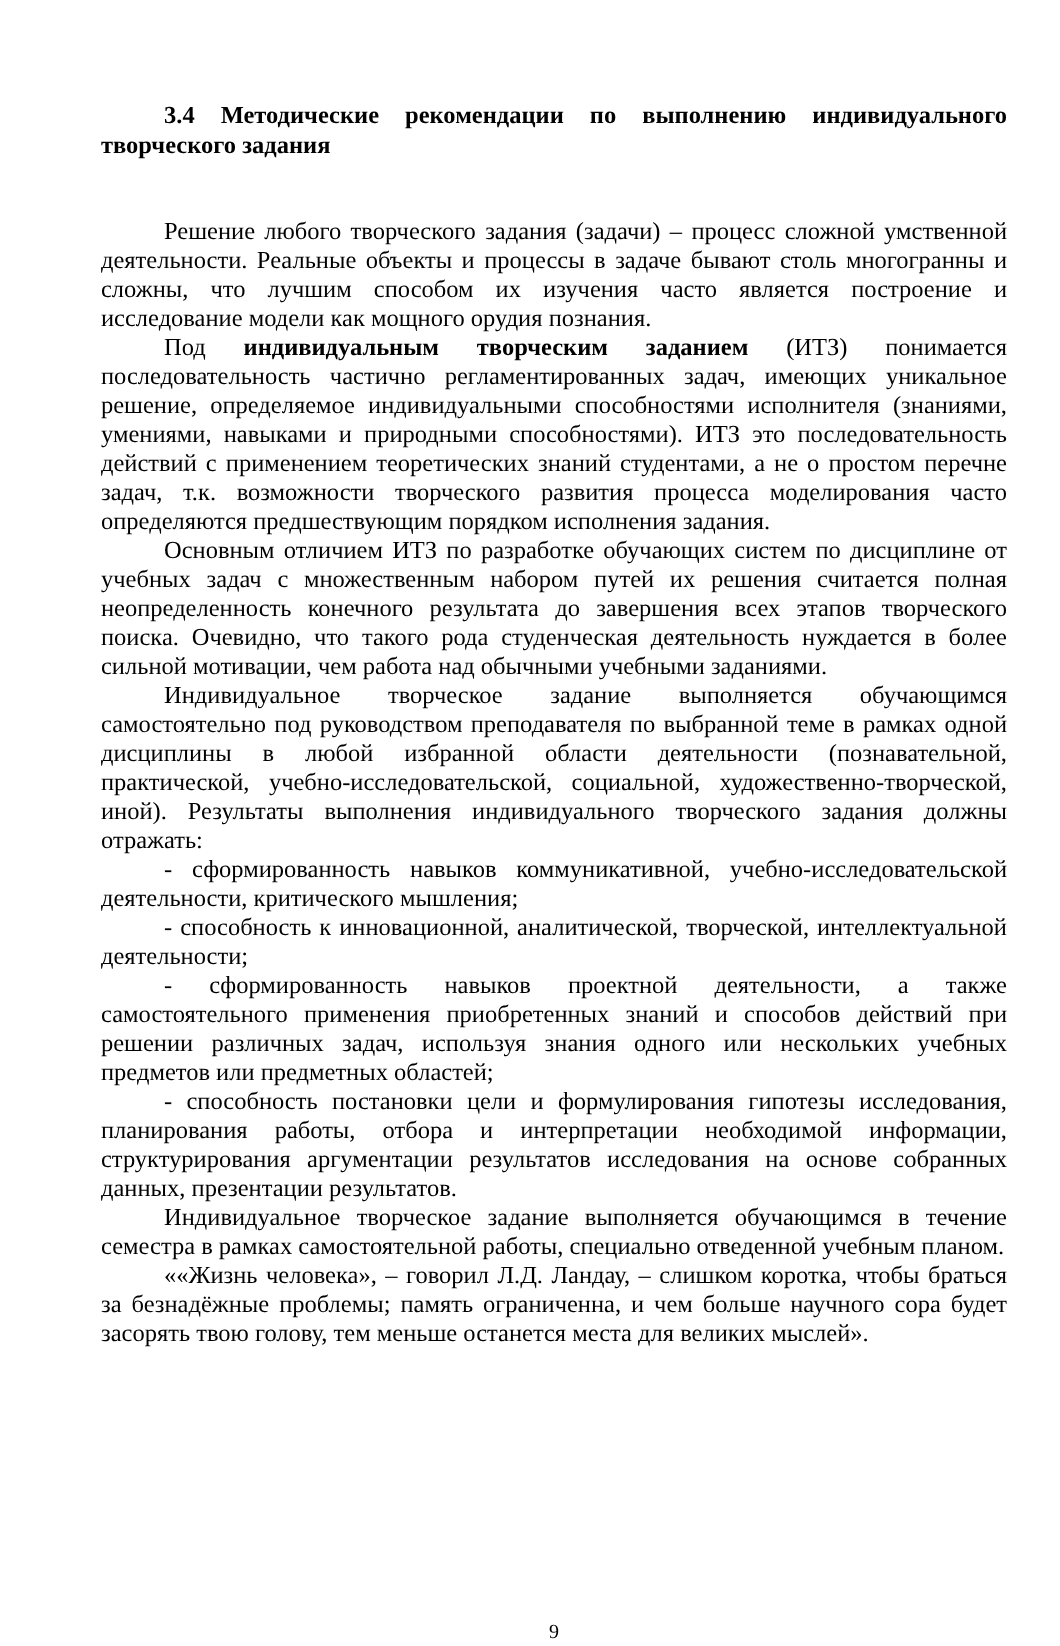3.4 Методические рекомендации по выполнению индивидуального творческого задания
Решение любого творческого задания (задачи) – процесс сложной умственной деятельности. Реальные объекты и процессы в задаче бывают столь многогранны и сложны, что лучшим способом их изучения часто является построение и исследование модели как мощного орудия познания.
Под индивидуальным творческим заданием (ИТЗ) понимается последовательность частично регламентированных задач, имеющих уникальное решение, определяемое индивидуальными способностями исполнителя (знаниями, умениями, навыками и природными способностями). ИТЗ это последовательность действий с применением теоретических знаний студентами, а не о простом перечне задач, т.к. возможности творческого развития процесса моделирования часто определяются предшествующим порядком исполнения задания.
Основным отличием ИТЗ по разработке обучающих систем по дисциплине от учебных задач с множественным набором путей их решения считается полная неопределенность конечного результата до завершения всех этапов творческого поиска. Очевидно, что такого рода студенческая деятельность нуждается в более сильной мотивации, чем работа над обычными учебными заданиями.
Индивидуальное творческое задание выполняется обучающимся самостоятельно под руководством преподавателя по выбранной теме в рамках одной дисциплины в любой избранной области деятельности (познавательной, практической, учебно-исследовательской, социальной, художественно-творческой, иной). Результаты выполнения индивидуального творческого задания должны отражать:
- сформированность навыков коммуникативной, учебно-исследовательской деятельности, критического мышления;
- способность к инновационной, аналитической, творческой, интеллектуальной деятельности;
- сформированность навыков проектной деятельности, а также самостоятельного применения приобретенных знаний и способов действий при решении различных задач, используя знания одного или нескольких учебных предметов или предметных областей;
- способность постановки цели и формулирования гипотезы исследования, планирования работы, отбора и интерпретации необходимой информации, структурирования аргументации результатов исследования на основе собранных данных, презентации результатов.
Индивидуальное творческое задание выполняется обучающимся в течение семестра в рамках самостоятельной работы, специально отведенной учебным планом.
««Жизнь человека», – говорил Л.Д. Ландау, – слишком коротка, чтобы браться за безнадёжные проблемы; память ограниченна, и чем больше научного сора будет засорять твою голову, тем меньше останется места для великих мыслей».
9